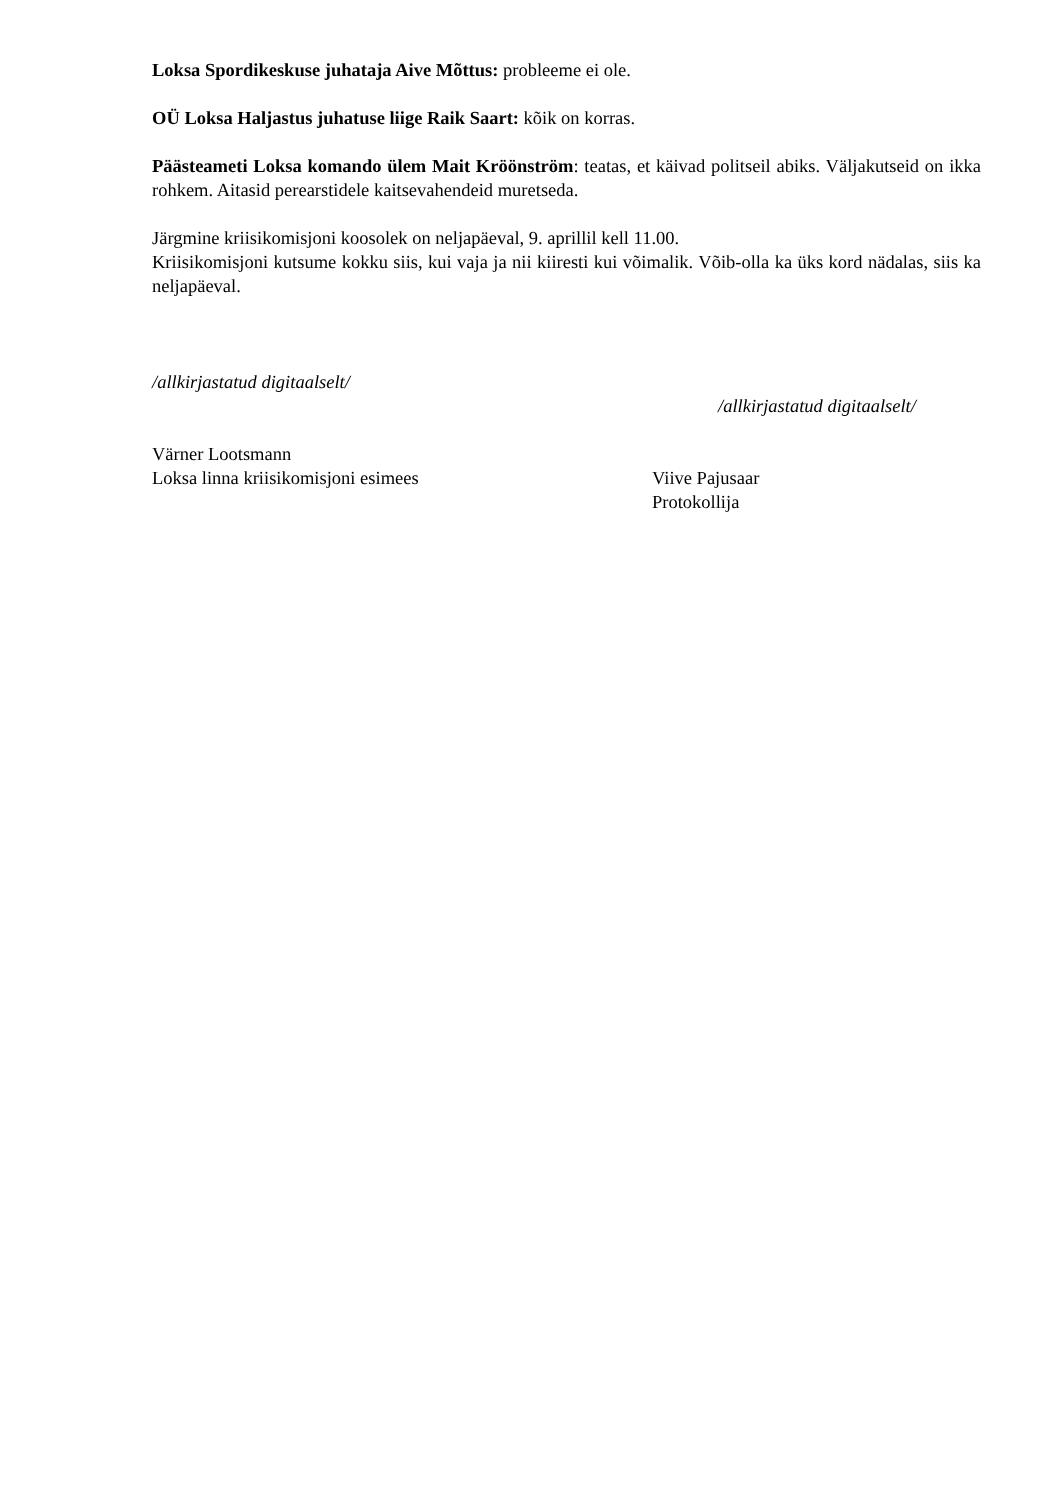Loksa Spordikeskuse juhataja Aive Mõttus: probleeme ei ole.
OÜ Loksa Haljastus juhatuse liige Raik Saart: kõik on korras.
Päästeameti Loksa komando ülem Mait Kröönström: teatas, et käivad politseil abiks. Väljakutseid on ikka rohkem. Aitasid perearstidele kaitsevahendeid muretseda.
Järgmine kriisikomisjoni koosolek on neljapäeval, 9. aprillil kell 11.00.
Kriisikomisjoni kutsume kokku siis, kui vaja ja nii kiiresti kui võimalik. Võib-olla ka üks kord nädalas, siis ka neljapäeval.
/allkirjastatud digitaalselt/
/allkirjastatud digitaalselt/
Värner Lootsmann
Loksa linna kriisikomisjoni esimees
Viive Pajusaar
Protokollija